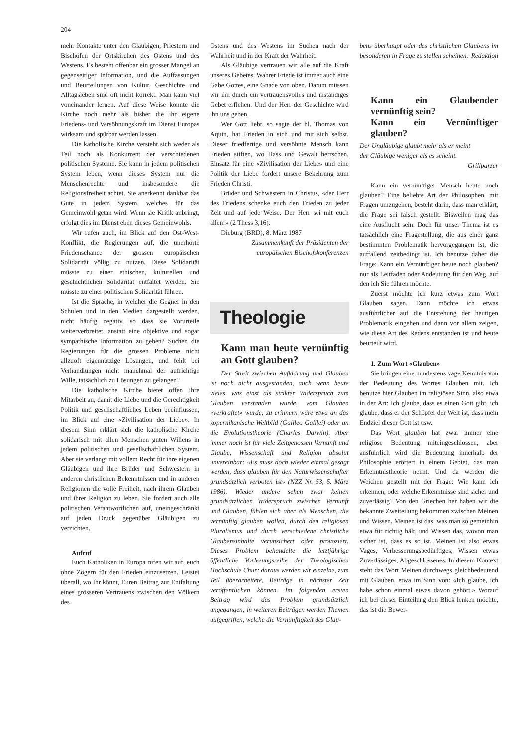204
mehr Kontakte unter den Gläubigen, Priestern und Bischöfen der Ortskirchen des Ostens und des Westens. Es besteht offenbar ein grosser Mangel an gegenseitiger Information, und die Auffassungen und Beurteilungen von Kultur, Geschichte und Alltagsleben sind oft nicht korrekt. Man kann viel voneinander lernen. Auf diese Weise könnte die Kirche noch mehr als bisher die ihr eigene Friedens- und Versöhnungskraft im Dienst Europas wirksam und spürbar werden lassen.
Die katholische Kirche versteht sich weder als Teil noch als Konkurrent der verschiedenen politischen Systeme. Sie kann in jedem politischen System leben, wenn dieses System nur die Menschenrechte und insbesondere die Religionsfreiheit achtet. Sie anerkennt dankbar das Gute in jedem System, welches für das Gemeinwohl getan wird. Wenn sie Kritik anbringt, erfolgt dies im Dienst eben dieses Gemeinwohls.
Wir rufen auch, im Blick auf den Ost-West-Konflikt, die Regierungen auf, die unerhörte Friedenschance der grossen europäischen Solidarität völlig zu nutzen. Diese Solidarität müsste zu einer ethischen, kulturellen und geschichtlichen Solidarität entfaltet werden. Sie müsste zu einer politischen Solidarität führen.
Ist die Sprache, in welcher die Gegner in den Schulen und in den Medien dargestellt werden, nicht häufig negativ, so dass sie Vorurteile weiterverbreitet, anstatt eine objektive und sogar sympathische Information zu geben? Suchen die Regierungen für die grossen Probleme nicht allzuoft eigennützige Lösungen, und fehlt bei Verhandlungen nicht manchmal der aufrichtige Wille, tatsächlich zu Lösungen zu gelangen?
Die katholische Kirche bietet offen ihre Mitarbeit an, damit die Liebe und die Gerechtigkeit Politik und gesellschaftliches Leben beeinflussen, im Blick auf eine «Zivilisation der Liebe». In diesem Sinn erklärt sich die katholische Kirche solidarisch mit allen Menschen guten Willens in jedem politischen und gesellschaftlichen System. Aber sie verlangt mit vollem Recht für ihre eigenen Gläubigen und ihre Brüder und Schwestern in anderen christlichen Bekenntnissen und in anderen Religionen die volle Freiheit, nach ihrem Glauben und ihrer Religion zu leben. Sie fordert auch alle politischen Verantwortlichen auf, uneingeschränkt auf jeden Druck gegenüber Gläubigen zu verzichten.
Aufruf
Euch Katholiken in Europa rufen wir auf, euch ohne Zögern für den Frieden einzusetzen. Leistet überall, wo Ihr könnt, Euren Beitrag zur Entfaltung eines grösseren Vertrauens zwischen den Völkern des
Ostens und des Westens im Suchen nach der Wahrheit und in der Kraft der Wahrheit.
Als Gläubige vertrauen wir alle auf die Kraft unseres Gebetes. Wahrer Friede ist immer auch eine Gabe Gottes, eine Gnade von oben. Darum müssen wir ihn durch ein vertrauensvolles und inständiges Gebet erflehen. Und der Herr der Geschichte wird ihn uns geben.
Wer Gott liebt, so sagte der hl. Thomas von Aquin, hat Frieden in sich und mit sich selbst. Dieser friedfertige und versöhnte Mensch kann Frieden stiften, wo Hass und Gewalt herrschen. Einsatz für eine «Zivilisation der Liebe» und eine Politik der Liebe fordert unsere Bekehrung zum Frieden Christi.
Brüder und Schwestern in Christus, «der Herr des Friedens schenke euch den Frieden zu jeder Zeit und auf jede Weise. Der Herr sei mit euch allen!» (2 Thess 3,16).
Dieburg (BRD), 8. März 1987
Zusammenkunft der Präsidenten der europäischen Bischofskonferenzen
Theologie
Kann man heute vernünftig an Gott glauben?
Der Streit zwischen Aufklärung und Glauben ist noch nicht ausgestanden, auch wenn heute vieles, was einst als strikter Widerspruch zum Glauben verstanden wurde, vom Glauben «verkraftet» wurde; zu erinnern wäre etwa an das kopernikanische Weltbild (Galileo Galilei) oder an die Evolutionstheorie (Charles Darwin). Aber immer noch ist für viele Zeitgenossen Vernunft und Glaube, Wissenschaft und Religion absolut unvereinbar: «Es muss doch wieder einmal gesagt werden, dass glauben für den Naturwissenschafter grundsätzlich verboten ist» (NZZ Nr. 53, 5. März 1986). Wieder andere sehen zwar keinen grundsätzlichen Widerspruch zwischen Vernunft und Glauben, fühlen sich aber als Menschen, die vernünftig glauben wollen, durch den religiösen Pluralismus und durch verschiedene christliche Glaubensinhalte verunsichert oder provoziert. Dieses Problem behandelte die letztjährige öffentliche Vorlesungsreihe der Theologischen Hochschule Chur; daraus werden wir einzelne, zum Teil überarbeitete, Beiträge in nächster Zeit veröffentlichen können. Im folgenden ersten Beitrag wird das Problem grundsätzlich angegangen; in weiteren Beiträgen werden Themen aufgegriffen, welche die Vernünftigkeit des Glau-
bens überhaupt oder des christlichen Glaubens im besonderen in Frage zu stellen scheinen. Redaktion
Kann ein Glaubender vernünftig sein?
Kann ein Vernünftiger glauben?
Der Ungläubige glaubt mehr als er meint
der Gläubige weniger als es scheint.
Grillparzer
Kann ein vernünftiger Mensch heute noch glauben? Eine beliebte Art der Philosophen, mit Fragen umzugehen, besteht darin, dass man erklärt, die Frage sei falsch gestellt. Bisweilen mag das eine Ausflucht sein. Doch für unser Thema ist es tatsächlich eine Fragestellung, die aus einer ganz bestimmten Problematik hervorgegangen ist, die auffallend zeitbedingt ist. Ich benutze daher die Frage: Kann ein Vernünftiger heute noch glauben? nur als Leitfaden oder Andeutung für den Weg, auf den ich Sie führen möchte.
Zuerst möchte ich kurz etwas zum Wort Glauben sagen. Dann möchte ich etwas ausführlicher auf die Entstehung der heutigen Problematik eingehen und dann vor allem zeigen, wie diese Art des Redens entstanden ist und heute beurteilt wird.
1. Zum Wort «Glauben»
Sie bringen eine mindestens vage Kenntnis von der Bedeutung des Wortes Glauben mit. Ich benutze hier Glauben im religiösen Sinn, also etwa in der Art: Ich glaube, dass es einen Gott gibt, ich glaube, dass er der Schöpfer der Welt ist, dass mein Endziel dieser Gott ist usw.
Das Wort glauben hat zwar immer eine religiöse Bedeutung miteingeschlossen, aber ausführlich wird die Bedeutung innerhalb der Philosophie erörtert in einem Gebiet, das man Erkenntnistheorie nennt. Und da werden die Weichen gestellt mit der Frage: Wie kann ich erkennen, oder welche Erkenntnisse sind sicher und zuverlässig? Von den Griechen her haben wir die bekannte Zweiteilung bekommen zwischen Meinen und Wissen. Meinen ist das, was man so gemeinhin etwa für richtig hält, und Wissen das, wovon man sicher ist, dass es so ist. Meinen ist also etwas Vages, Verbesserungsbedürftiges, Wissen etwas Zuverlässiges, Abgeschlossenes. In diesem Kontext steht das Wort Meinen durchwegs gleichbedeutend mit Glauben, etwa im Sinn von: «Ich glaube, ich habe schon einmal etwas davon gehört.» Worauf ich bei dieser Einteilung den Blick lenken möchte, das ist die Bewer-